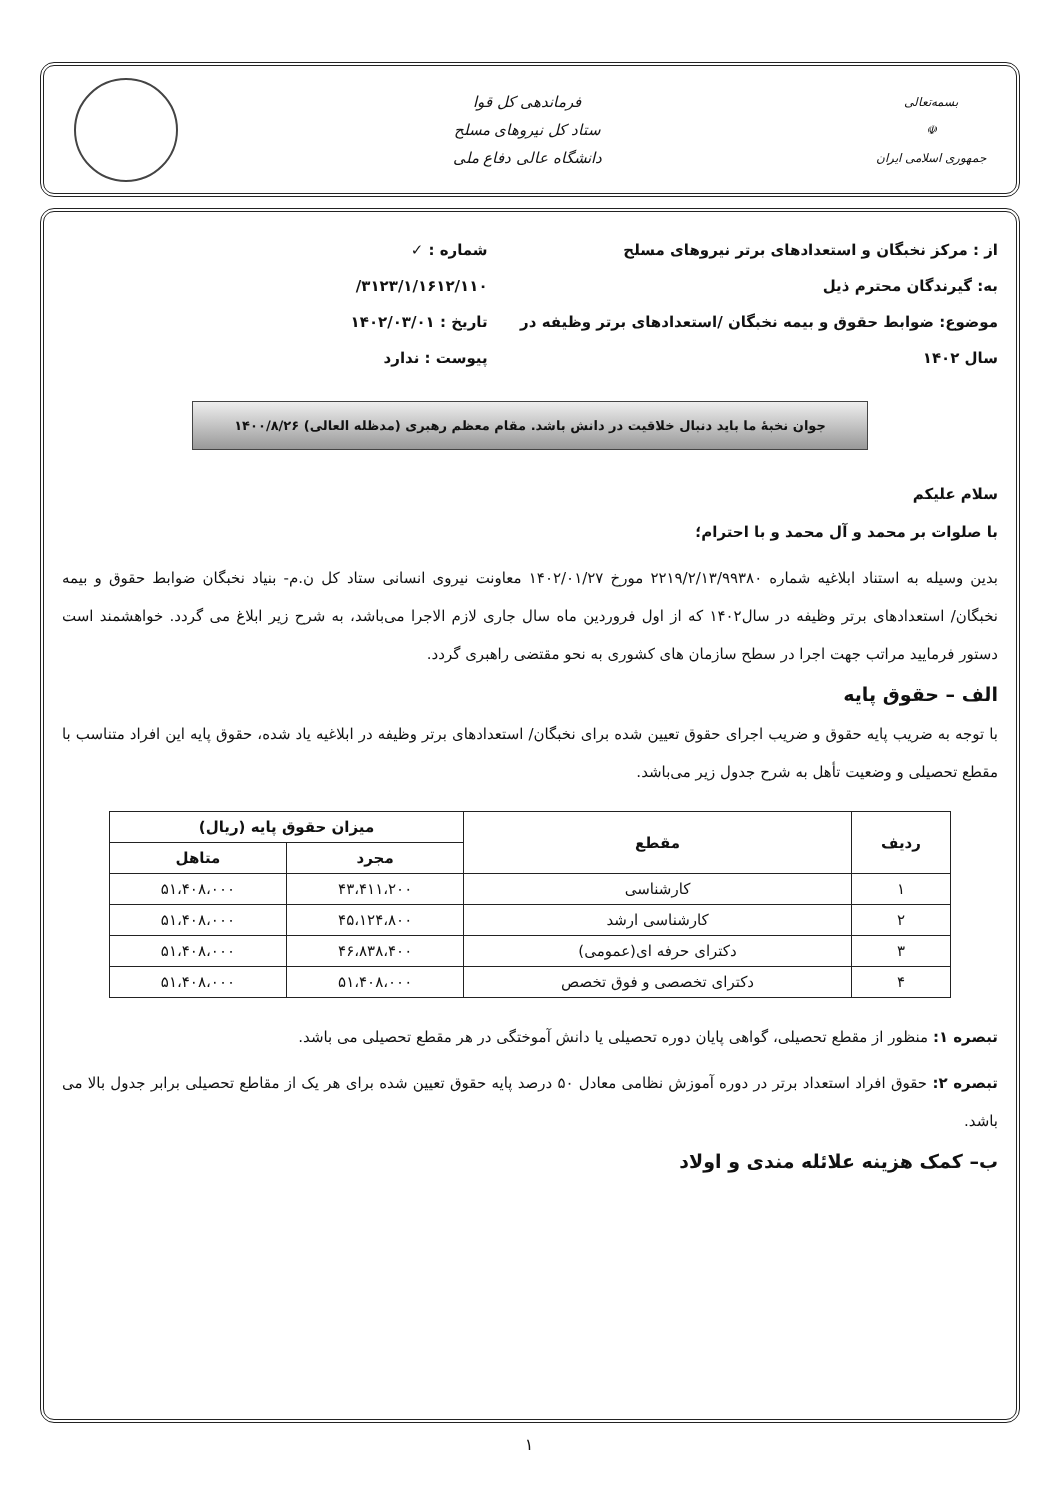بسمه‌تعالی
☫
جمهوری اسلامی ایران
فرماندهی کل قوا
ستاد کل نیروهای مسلح
دانشگاه عالی دفاع ملی
از : مرکز نخبگان و استعدادهای برتر نیروهای مسلح
به: گیرندگان محترم ذیل
موضوع: ضوابط حقوق و بیمه نخبگان /استعدادهای برتر وظیفه در سال ۱۴۰۲
شماره : ✓ ۳۱۲۳/۱/۱۶۱۲/۱۱۰/
تاریخ : ۱۴۰۲/۰۳/۰۱
پیوست : ندارد
جوان نخبهٔ ما باید دنبال خلاقیت در دانش باشد. مقام معظم رهبری (مدظله العالی) ۱۴۰۰/۸/۲۶
سلام علیکم
با صلوات بر محمد و آل محمد و با احترام؛
بدین وسیله به استناد ابلاغیه شماره ۲۲۱۹/۲/۱۳/۹۹۳۸۰ مورخ ۱۴۰۲/۰۱/۲۷ معاونت نیروی انسانی ستاد کل ن.م- بنیاد نخبگان ضوابط حقوق و بیمه نخبگان/ استعدادهای برتر وظیفه در سال۱۴۰۲ که از اول فروردین ماه سال جاری لازم الاجرا می‌باشد، به شرح زیر ابلاغ می گردد. خواهشمند است دستور فرمایید مراتب جهت اجرا در سطح سازمان های کشوری به نحو مقتضی راهبری گردد.
الف – حقوق پایه
با توجه به ضریب پایه حقوق و ضریب اجرای حقوق تعیین شده برای نخبگان/ استعدادهای برتر وظیفه در ابلاغیه یاد شده، حقوق پایه این افراد متناسب با مقطع تحصیلی و وضعیت تأهل به شرح جدول زیر می‌باشد.
| ردیف | مقطع | میزان حقوق پایه (ریال) | |
| --- | --- | --- | --- |
| | | مجرد | متاهل |
| ۱ | کارشناسی | ۴۳،۴۱۱،۲۰۰ | ۵۱،۴۰۸،۰۰۰ |
| ۲ | کارشناسی ارشد | ۴۵،۱۲۴،۸۰۰ | ۵۱،۴۰۸،۰۰۰ |
| ۳ | دکترای حرفه ای(عمومی) | ۴۶،۸۳۸،۴۰۰ | ۵۱،۴۰۸،۰۰۰ |
| ۴ | دکترای تخصصی و فوق تخصص | ۵۱،۴۰۸،۰۰۰ | ۵۱،۴۰۸،۰۰۰ |
تبصره ۱: منظور از مقطع تحصیلی، گواهی پایان دوره تحصیلی یا دانش آموختگی در هر مقطع تحصیلی می باشد.
تبصره ۲: حقوق افراد استعداد برتر در دوره آموزش نظامی معادل ۵۰ درصد پایه حقوق تعیین شده برای هر یک از مقاطع تحصیلی برابر جدول بالا می باشد.
ب– کمک هزینه علائله مندی و اولاد
۱